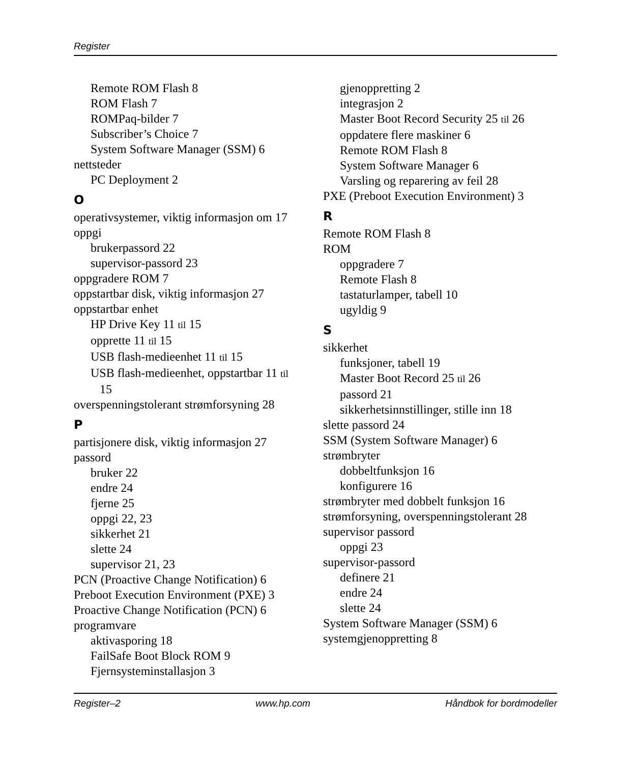Register
Remote ROM Flash 8
ROM Flash 7
ROMPaq-bilder 7
Subscriber’s Choice 7
System Software Manager (SSM) 6
nettsteder
PC Deployment 2
O
operativsystemer, viktig informasjon om 17
oppgi
brukerpassord 22
supervisor-passord 23
oppgradere ROM 7
oppstartbar disk, viktig informasjon 27
oppstartbar enhet
HP Drive Key 11 til 15
opprette 11 til 15
USB flash-medieenhet 11 til 15
USB flash-medieenhet, oppstartbar 11 til
15
overspenningstolerant strømforsyning 28
P
partisjonere disk, viktig informasjon 27
passord
bruker 22
endre 24
fjerne 25
oppgi 22, 23
sikkerhet 21
slette 24
supervisor 21, 23
PCN (Proactive Change Notification) 6
Preboot Execution Environment (PXE) 3
Proactive Change Notification (PCN) 6
programvare
aktivasporing 18
FailSafe Boot Block ROM 9
Fjernsysteminstallasjon 3
gjenoppretting 2
integrasjon 2
Master Boot Record Security 25 til 26
oppdatere flere maskiner 6
Remote ROM Flash 8
System Software Manager 6
Varsling og reparering av feil 28
PXE (Preboot Execution Environment) 3
R
Remote ROM Flash 8
ROM
oppgradere 7
Remote Flash 8
tastaturlamper, tabell 10
ugyldig 9
S
sikkerhet
funksjoner, tabell 19
Master Boot Record 25 til 26
passord 21
sikkerhetsinnstillinger, stille inn 18
slette passord 24
SSM (System Software Manager) 6
strømbryter
dobbeltfunksjon 16
konfigurere 16
strømbryter med dobbelt funksjon 16
strømforsyning, overspenningstolerant 28
supervisor passord
oppgi 23
supervisor-passord
definere 21
endre 24
slette 24
System Software Manager (SSM) 6
systemgjenoppretting 8
Register–2 www.hp.com Håndbok for bordmodeller